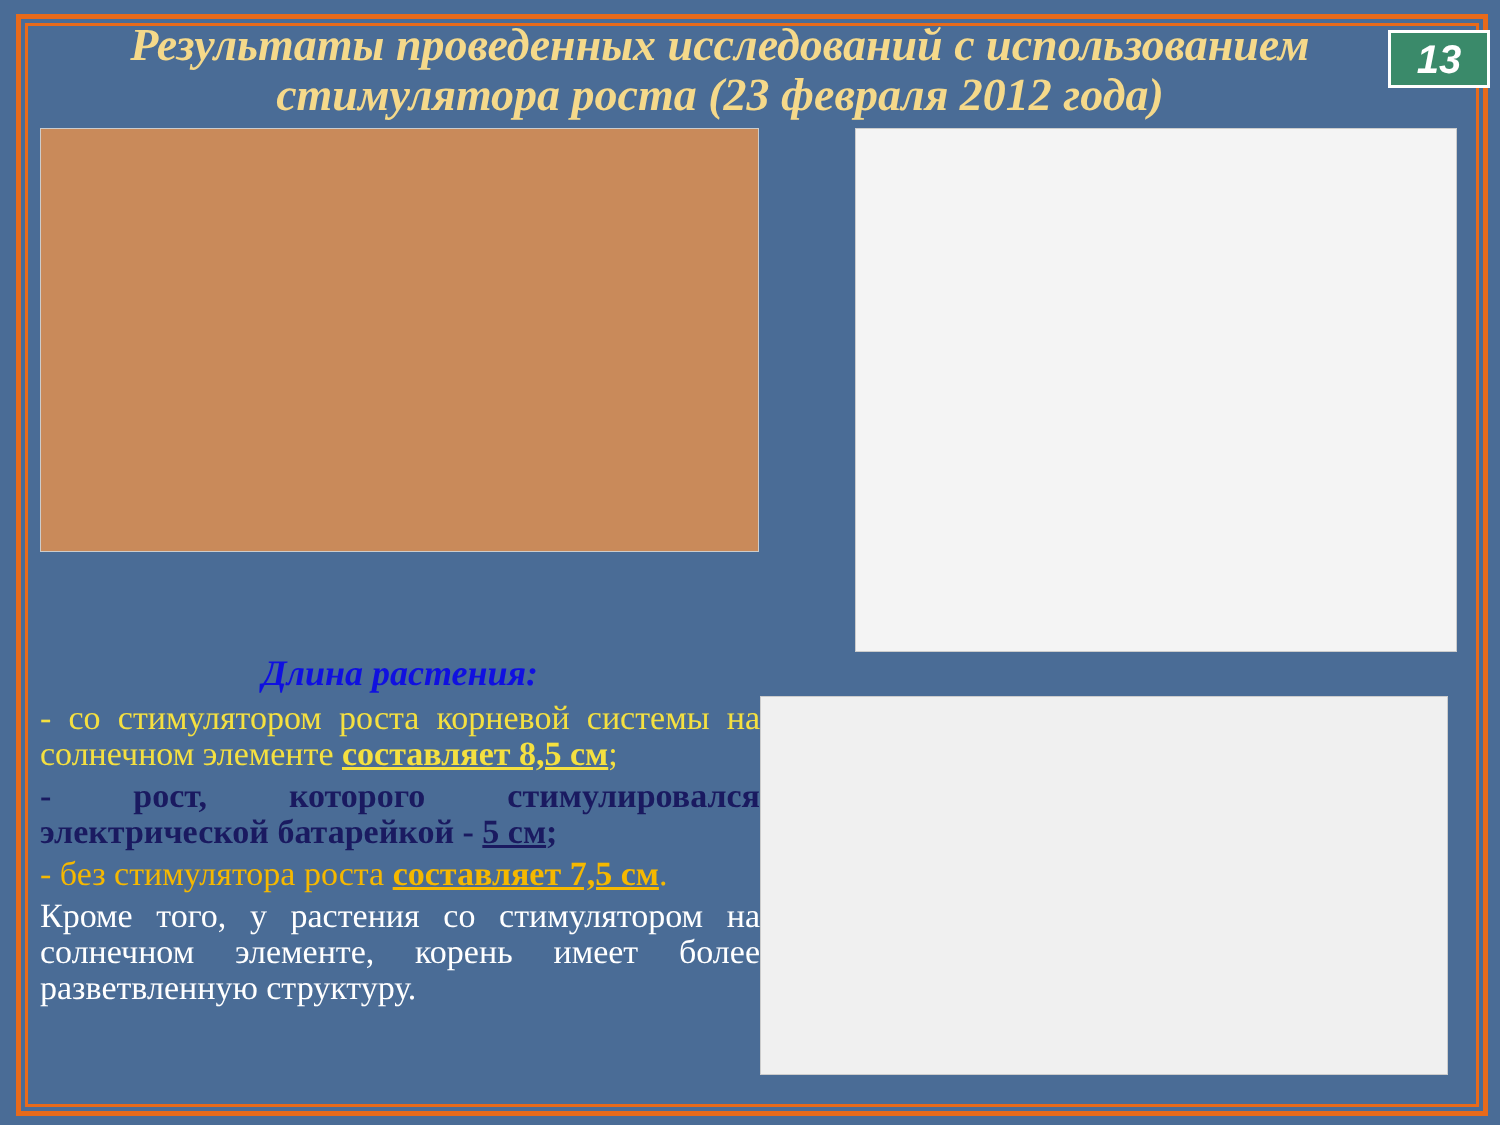13
Результаты проведенных исследований с использованием стимулятора роста (23 февраля 2012 года)
Длина растения:
- со стимулятором роста корневой системы на солнечном элементе составляет 8,5 см;
- рост, которого стимулировался электрической батарейкой - 5 см;
- без стимулятора роста составляет 7,5 см.
Кроме того, у растения со стимулятором на солнечном элементе, корень имеет более разветвленную структуру.